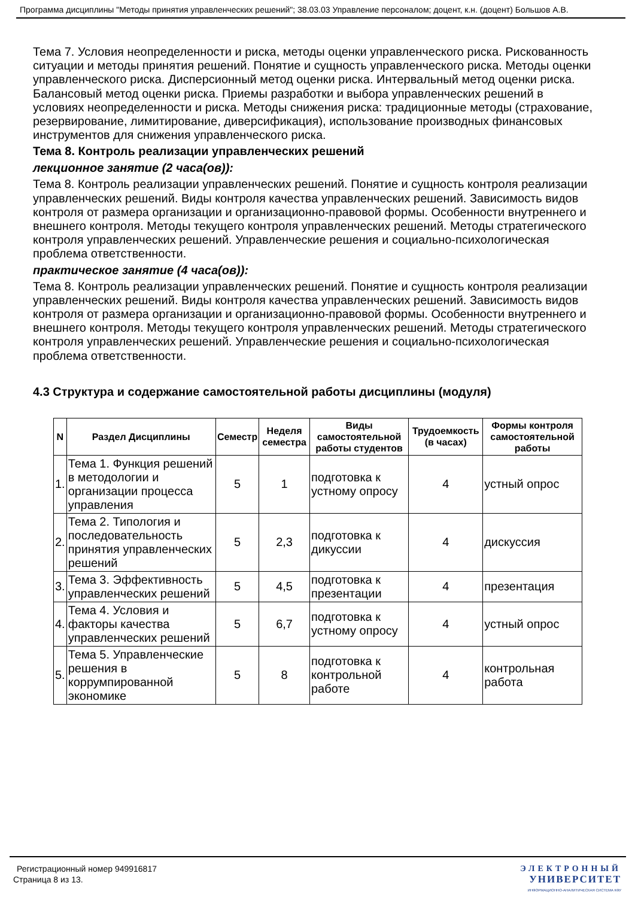Программа дисциплины "Методы принятия управленческих решений"; 38.03.03 Управление персоналом; доцент, к.н. (доцент) Большов А.В.
Тема 7. Условия неопределенности и риска, методы оценки управленческого риска. Рискованность ситуации и методы принятия решений. Понятие и сущность управленческого риска. Методы оценки управленческого риска. Дисперсионный метод оценки риска. Интервальный метод оценки риска. Балансовый метод оценки риска. Приемы разработки и выбора управленческих решений в условиях неопределенности и риска. Методы снижения риска: традиционные методы (страхование, резервирование, лимитирование, диверсификация), использование производных финансовых инструментов для снижения управленческого риска.
Тема 8. Контроль реализации управленческих решений
лекционное занятие (2 часа(ов)):
Тема 8. Контроль реализации управленческих решений. Понятие и сущность контроля реализации управленческих решений. Виды контроля качества управленческих решений. Зависимость видов контроля от размера организации и организационно-правовой формы. Особенности внутреннего и внешнего контроля. Методы текущего контроля управленческих решений. Методы стратегического контроля управленческих решений. Управленческие решения и социально-психологическая проблема ответственности.
практическое занятие (4 часа(ов)):
Тема 8. Контроль реализации управленческих решений. Понятие и сущность контроля реализации управленческих решений. Виды контроля качества управленческих решений. Зависимость видов контроля от размера организации и организационно-правовой формы. Особенности внутреннего и внешнего контроля. Методы текущего контроля управленческих решений. Методы стратегического контроля управленческих решений. Управленческие решения и социально-психологическая проблема ответственности.
4.3 Структура и содержание самостоятельной работы дисциплины (модуля)
| N | Раздел Дисциплины | Семестр | Неделя семестра | Виды самостоятельной работы студентов | Трудоемкость (в часах) | Формы контроля самостоятельной работы |
| --- | --- | --- | --- | --- | --- | --- |
| 1. | Тема 1. Функция решений в методологии и организации процесса управления | 5 | 1 | подготовка к устному опросу | 4 | устный опрос |
| 2. | Тема 2. Типология и последовательность принятия управленческих решений | 5 | 2,3 | подготовка к дикуссии | 4 | дискуссия |
| 3. | Тема 3. Эффективность управленческих решений | 5 | 4,5 | подготовка к презентации | 4 | презентация |
| 4. | Тема 4. Условия и факторы качества управленческих решений | 5 | 6,7 | подготовка к устному опросу | 4 | устный опрос |
| 5. | Тема 5. Управленческие решения в коррумпированной экономике | 5 | 8 | подготовка к контрольной работе | 4 | контрольная работа |
Регистрационный номер 949916817
Страница 8 из 13.
ЭЛЕКТРОННЫЙ
УНИВЕРСИТЕТ
ИНФОРМАЦИОННО-АНАЛИТИЧЕСКАЯ СИСТЕМА КФУ